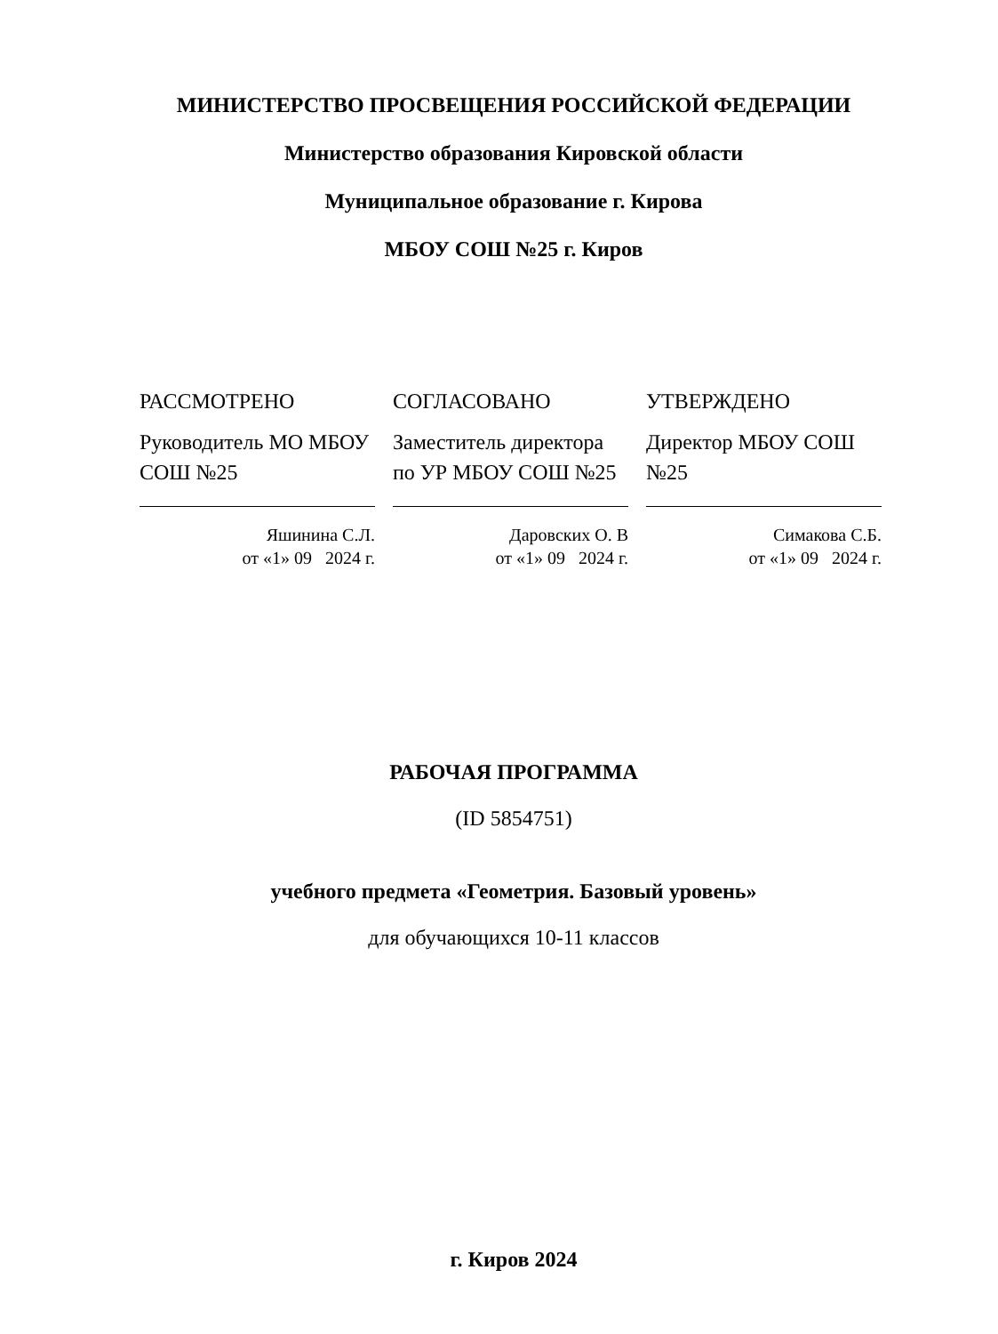МИНИСТЕРСТВО ПРОСВЕЩЕНИЯ РОССИЙСКОЙ ФЕДЕРАЦИИ
Министерство образования Кировской области
Муниципальное образование г. Кирова
МБОУ СОШ №25 г. Киров
РАССМОТРЕНО
Руководитель МО МБОУ СОШ №25
Яшинина С.Л.
от «1» 09 2024 г.
СОГЛАСОВАНО
Заместитель директора по УР МБОУ СОШ №25
Даровских О. В
от «1» 09 2024 г.
УТВЕРЖДЕНО
Директор МБОУ СОШ №25
Симакова С.Б.
от «1» 09 2024 г.
РАБОЧАЯ ПРОГРАММА
(ID 5854751)
учебного предмета «Геометрия. Базовый уровень»
для обучающихся 10-11 классов
г. Киров 2024